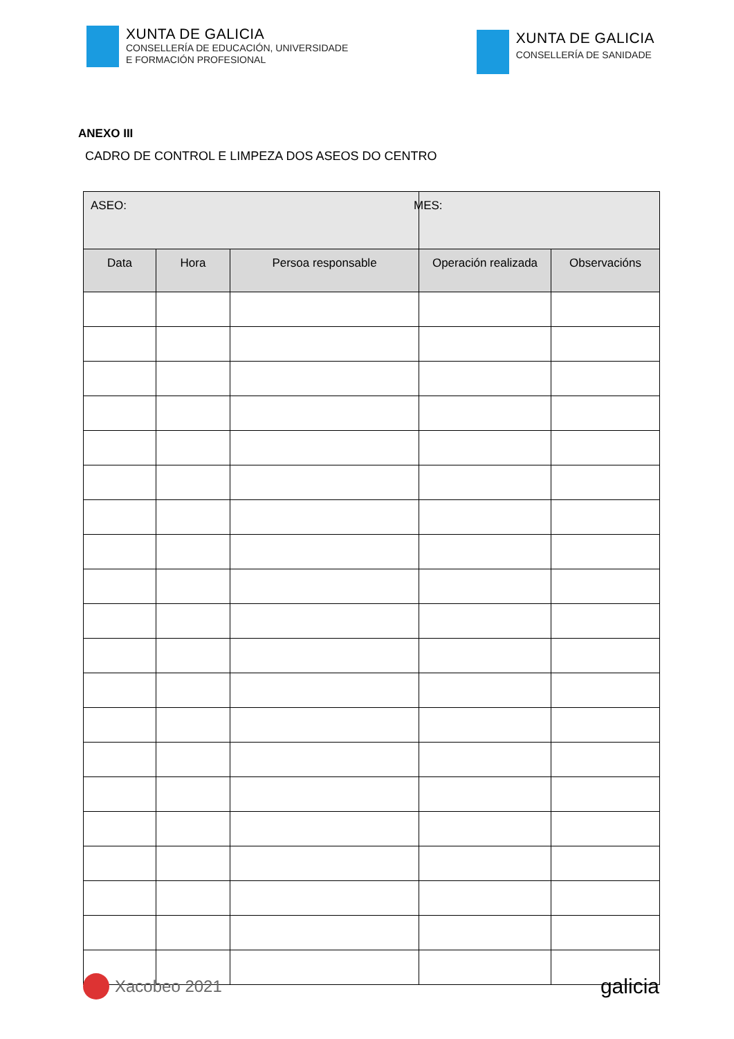XUNTA DE GALICIA
CONSELLERÍA DE EDUCACIÓN, UNIVERSIDADE
E FORMACIÓN PROFESIONAL
XUNTA DE GALICIA
CONSELLERÍA DE SANIDADE
ANEXO III
CADRO DE CONTROL E LIMPEZA DOS ASEOS DO CENTRO
| ASEO: | | | MES: | |
| Data | Hora | Persoa responsable | Operación realizada | Observacións |
Xacobeo 2021
galicia